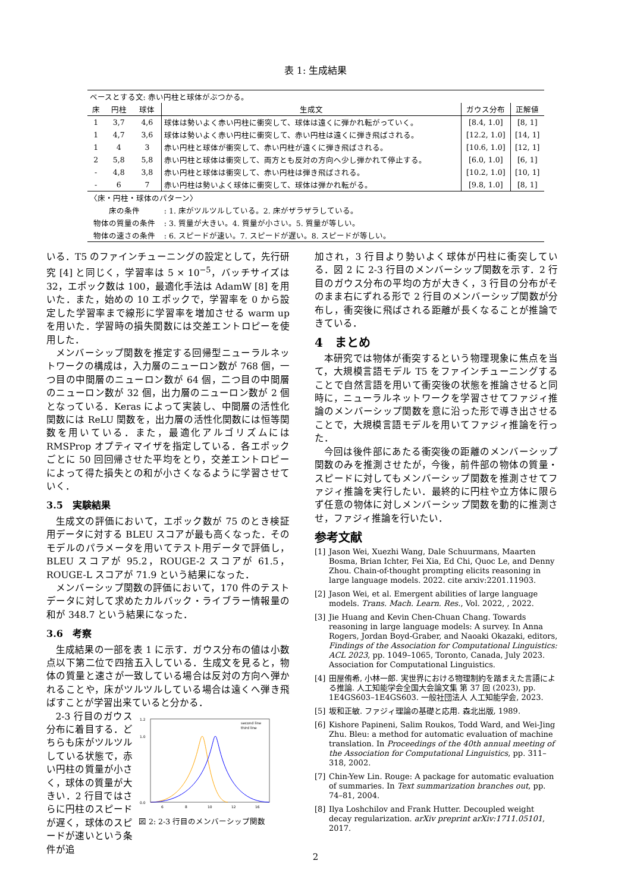表 1: 生成結果
| ベースとする文: 赤い円柱と球体がぶつかる。 | | | | | |
| 床 | 円柱 | 球体 | 生成文 | ガウス分布 | 正解値 |
| 1 | 3,7 | 4,6 | 球体は勢いよく赤い円柱に衝突して、球体は遠くに弾かれ転がっていく。 | [8.4, 1.0] | [8, 1] |
| 1 | 4,7 | 3,6 | 球体は勢いよく赤い円柱に衝突して、赤い円柱は遠くに弾き飛ばされる。 | [12.2, 1.0] | [14, 1] |
| 1 | 4 | 3 | 赤い円柱と球体が衝突して、赤い円柱が遠くに弾き飛ばされる。 | [10.6, 1.0] | [12, 1] |
| 2 | 5,8 | 5,8 | 赤い円柱と球体は衝突して、両方とも反対の方向へ少し弾かれて停止する。 | [6.0, 1.0] | [6, 1] |
| - | 4,8 | 3,8 | 赤い円柱と球体は衝突して、赤い円柱は弾き飛ばされる。 | [10.2, 1.0] | [10, 1] |
| - | 6 | 7 | 赤い円柱は勢いよく球体に衝突して、球体は弾かれ転がる。 | [9.8, 1.0] | [8, 1] |
| 〈床・円柱・球体のパターン〉 | | | | | |
| 床の条件 | | | : 1. 床がツルツルしている。2. 床がザラザラしている。 | | |
| 物体の質量の条件 | | | : 3. 質量が大きい。4. 質量が小さい。5. 質量が等しい。 | | |
| 物体の速さの条件 | | | : 6. スピードが速い。7. スピードが遅い。8. スピードが等しい。 | | |
いる．T5 のファインチューニングの設定として，先行研究 [4] と同じく，学習率は 5 × 10<sup>−5</sup>，バッチサイズは 32，エポック数は 100，最適化手法は AdamW [8] を用いた．また，始めの 10 エポックで，学習率を 0 から設定した学習率まで線形に学習率を増加させる warm up を用いた．学習時の損失関数には交差エントロピーを使用した．
メンバーシップ関数を推定する回帰型ニューラルネットワークの構成は，入力層のニューロン数が 768 個，一つ目の中間層のニューロン数が 64 個，二つ目の中間層のニューロン数が 32 個，出力層のニューロン数が 2 個となっている．Keras によって実装し、中間層の活性化関数には ReLU 関数を，出力層の活性化関数には恒等関数を用いている．また，最適化アルゴリズムには RMSProp オプティマイザを指定している．各エポックごとに 50 回回帰させた平均をとり，交差エントロピーによって得た損失との和が小さくなるように学習させていく．
3.5　実験結果
生成文の評価において，エポック数が 75 のとき検証用データに対する BLEU スコアが最も高くなった．そのモデルのパラメータを用いてテスト用データで評価し，BLEU スコアが 95.2，ROUGE-2 スコアが 61.5，ROUGE-L スコアが 71.9 という結果になった．
メンバーシップ関数の評価において，170 件のテストデータに対して求めたカルバック・ライブラー情報量の和が 348.7 という結果になった．
3.6　考察
生成結果の一部を表 1 に示す．ガウス分布の値は小数点以下第二位で四捨五入している．生成文を見ると，物体の質量と速さが一致している場合は反対の方向へ弾かれることや，床がツルツルしている場合は遠くへ弾き飛ばすことが学習出来ていると分かる．
2-3 行目のガウス分布に着目する．どちらも床がツルツルしている状態で，赤い円柱の質量が小さく，球体の質量が大きい．2 行目ではさらに円柱のスピードが遅く，球体のスピードが速いという条件が追
0.0
1.0
1.2
6
8
10
12
16
second line
third line
図 2: 2-3 行目のメンバーシップ関数
加され，3 行目より勢いよく球体が円柱に衝突している．図 2 に 2-3 行目のメンバーシップ関数を示す．2 行目のガウス分布の平均の方が大きく，3 行目の分布がそのまま右にずれる形で 2 行目のメンバーシップ関数が分布し，衝突後に飛ばされる距離が長くなることが推論できている．
4　まとめ
本研究では物体が衝突するという物理現象に焦点を当て，大規模言語モデル T5 をファインチューニングすることで自然言語を用いて衝突後の状態を推論させると同時に，ニューラルネットワークを学習させてファジィ推論のメンバーシップ関数を意に沿った形で導き出させることで，大規模言語モデルを用いてファジィ推論を行った．
今回は後件部にあたる衝突後の距離のメンバーシップ関数のみを推測させたが，今後，前件部の物体の質量・スピードに対してもメンバーシップ関数を推測させてファジィ推論を実行したい．最終的に円柱や立方体に限らず任意の物体に対しメンバーシップ関数を動的に推測させ，ファジィ推論を行いたい．
参考文献
[1] Jason Wei, Xuezhi Wang, Dale Schuurmans, Maarten Bosma, Brian Ichter, Fei Xia, Ed Chi, Quoc Le, and Denny Zhou. Chain-of-thought prompting elicits reasoning in large language models. 2022. cite arxiv:2201.11903.
[2] Jason Wei, et al. Emergent abilities of large language models. Trans. Mach. Learn. Res., Vol. 2022, , 2022.
[3] Jie Huang and Kevin Chen-Chuan Chang. Towards reasoning in large language models: A survey. In Anna Rogers, Jordan Boyd-Graber, and Naoaki Okazaki, editors, Findings of the Association for Computational Linguistics: ACL 2023, pp. 1049–1065, Toronto, Canada, July 2023. Association for Computational Linguistics.
[4] 田屋侑希, 小林一郎. 実世界における物理制約を踏まえた言語による推論. 人工知能学会全国大会論文集 第 37 回 (2023), pp. 1E4GS603–1E4GS603. 一般社団法人 人工知能学会, 2023.
[5] 坂和正敏. ファジィ理論の基礎と応用. 森北出版, 1989.
[6] Kishore Papineni, Salim Roukos, Todd Ward, and Wei-Jing Zhu. Bleu: a method for automatic evaluation of machine translation. In Proceedings of the 40th annual meeting of the Association for Computational Linguistics, pp. 311–318, 2002.
[7] Chin-Yew Lin. Rouge: A package for automatic evaluation of summaries. In Text summarization branches out, pp. 74–81, 2004.
[8] Ilya Loshchilov and Frank Hutter. Decoupled weight decay regularization. arXiv preprint arXiv:1711.05101, 2017.
2